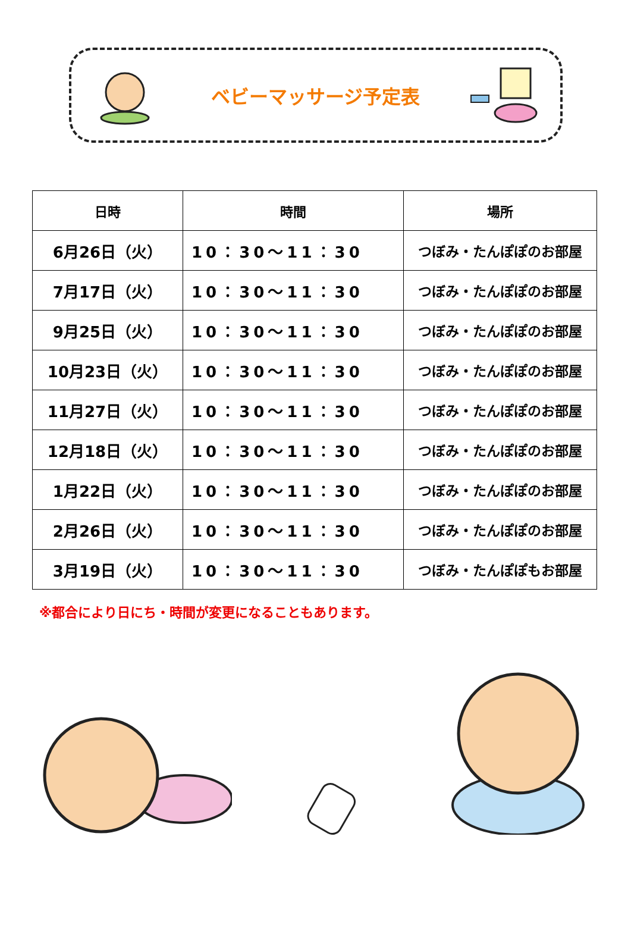ベビーマッサージ予定表
| 日時 | 時間 | 場所 |
| --- | --- | --- |
| 6月26日（火） | 10：30～11：30 | つぼみ・たんぽぽのお部屋 |
| 7月17日（火） | 10：30～11：30 | つぼみ・たんぽぽのお部屋 |
| 9月25日（火） | 10：30～11：30 | つぼみ・たんぽぽのお部屋 |
| 10月23日（火） | 10：30～11：30 | つぼみ・たんぽぽのお部屋 |
| 11月27日（火） | 10：30～11：30 | つぼみ・たんぽぽのお部屋 |
| 12月18日（火） | 10：30～11：30 | つぼみ・たんぽぽのお部屋 |
| 1月22日（火） | 10：30～11：30 | つぼみ・たんぽぽのお部屋 |
| 2月26日（火） | 10：30～11：30 | つぼみ・たんぽぽのお部屋 |
| 3月19日（火） | 10：30～11：30 | つぼみ・たんぽぽもお部屋 |
※都合により日にち・時間が変更になることもあります。